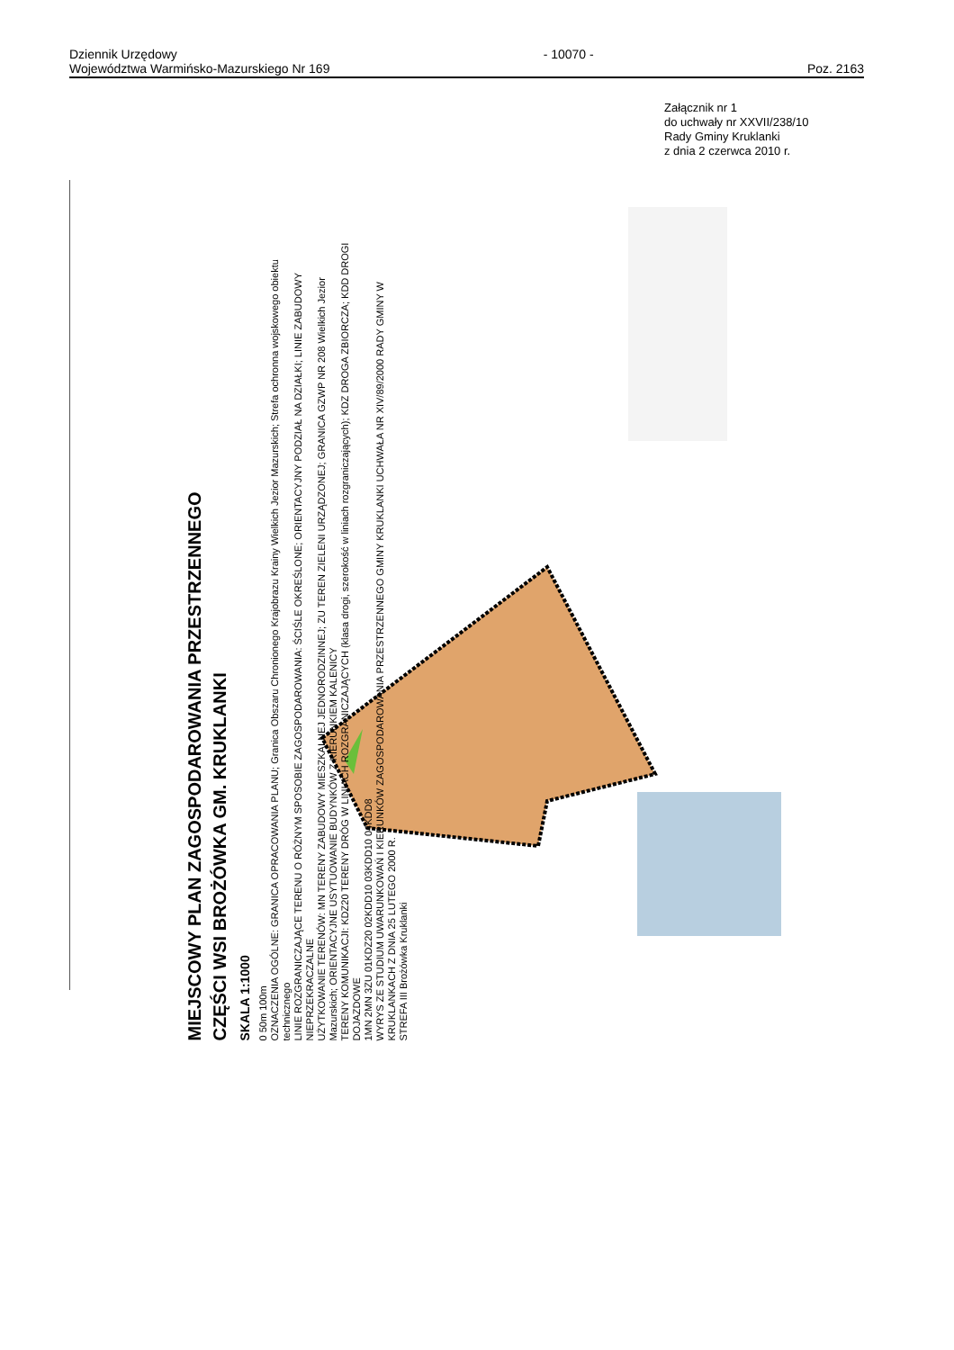Dziennik Urzędowy
Województwa Warmińsko-Mazurskiego Nr 169
- 10070 -
Poz. 2163
Załącznik nr 1
do uchwały nr XXVII/238/10
Rady Gminy Kruklanki
z dnia 2 czerwca 2010 r.
MIEJSCOWY PLAN ZAGOSPODAROWANIA PRZESTRZENNEGO
CZĘŚCI WSI BROŻÓWKA GM. KRUKLANKI
SKALA 1:1000
0 50m 100m
OZNACZENIA OGÓLNE: GRANICA OPRACOWANIA PLANU; Granica Obszaru Chronionego Krajobrazu Krainy Wielkich Jezior Mazurskich; Strefa ochronna wojskowego obiektu technicznego
LINIE ROZGRANICZAJĄCE TERENU O RÓŻNYM SPOSOBIE ZAGOSPODAROWANIA: ŚCIŚLE OKREŚLONE; ORIENTACYJNY PODZIAŁ NA DZIAŁKI; LINIE ZABUDOWY NIEPRZEKRACZALNE
UŻYTKOWANIE TERENÓW: MN TERENY ZABUDOWY MIESZKALNEJ JEDNORODZINNEJ; ZU TEREN ZIELENI URZĄDZONEJ; GRANICA GZWP NR 208 Wielkich Jezior Mazurskich; ORIENTACYJNE USYTUOWANIE BUDYNKÓW Z KIERUNKIEM KALENICY
TERENY KOMUNIKACJI: KDZ20 TERENY DRÓG W LINIACH ROZGRANICZAJĄCYCH (klasa drogi, szerokość w liniach rozgraniczających); KDZ DROGA ZBIORCZA; KDD DROGI DOJAZDOWE
1MN 2MN 3ZU 01KDZ20 02KDD10 03KDD10 04KDD8
WYRYS ZE STUDIUM UWARUNKOWAŃ I KIERUNKÓW ZAGOSPODAROWANIA PRZESTRZENNEGO GMINY KRUKLANKI UCHWAŁA NR XIV/89/2000 RADY GMINY W KRUKLANKACH Z DNIA 25 LUTEGO 2000 R.
STREFA III Brożówka Kruklanki